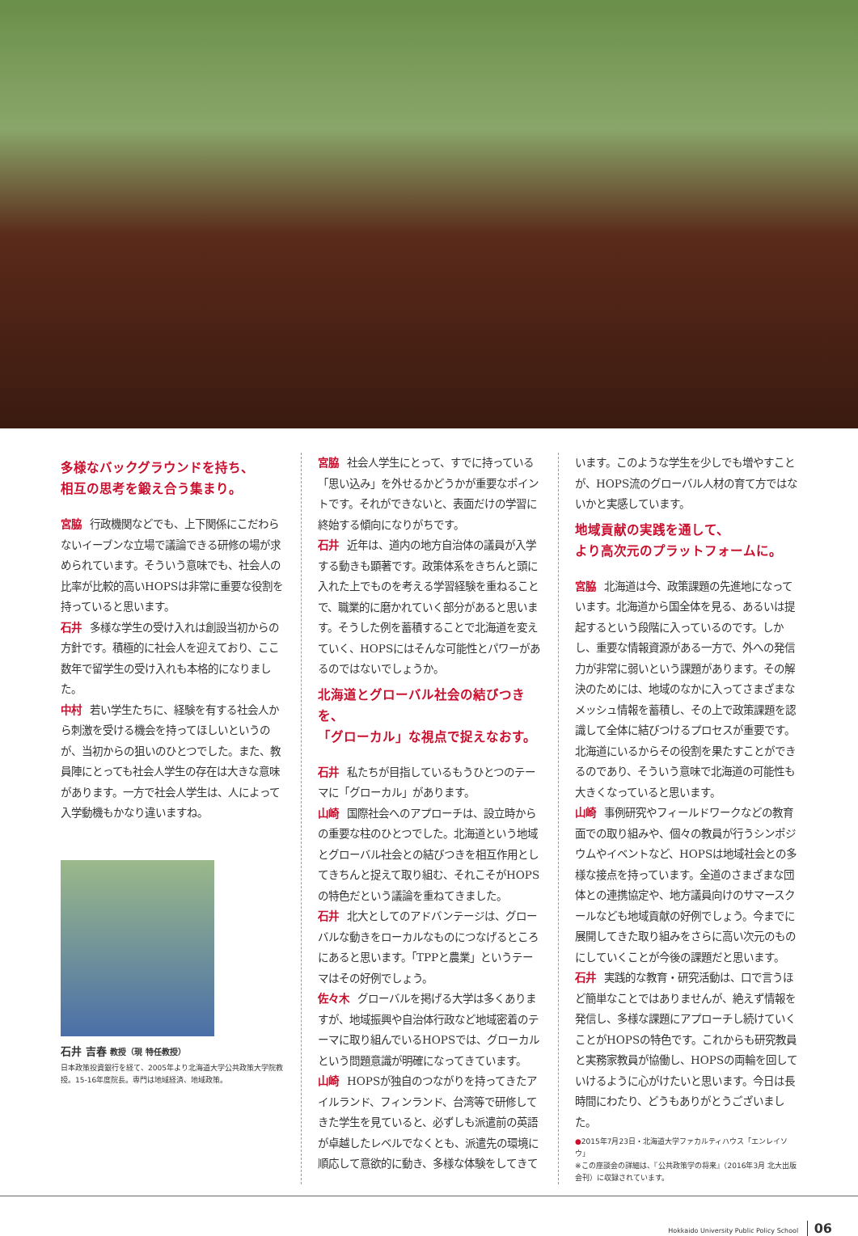多様なバックグラウンドを持ち、
相互の思考を鍛え合う集まり。
宮脇 行政機関などでも、上下関係にこだわらないイーブンな立場で議論できる研修の場が求められています。そういう意味でも、社会人の比率が比較的高いHOPSは非常に重要な役割を持っていると思います。
石井 多様な学生の受け入れは創設当初からの方針です。積極的に社会人を迎えており、ここ数年で留学生の受け入れも本格的になりました。
中村 若い学生たちに、経験を有する社会人から刺激を受ける機会を持ってほしいというのが、当初からの狙いのひとつでした。また、教員陣にとっても社会人学生の存在は大きな意味があります。一方で社会人学生は、人によって入学動機もかなり違いますね。
石井 吉春 教授（現 特任教授）
日本政策投資銀行を経て、2005年より北海道大学公共政策大学院教授。15-16年度院長。専門は地域経済、地域政策。
宮脇 社会人学生にとって、すでに持っている「思い込み」を外せるかどうかが重要なポイントです。それができないと、表面だけの学習に終始する傾向になりがちです。
石井 近年は、道内の地方自治体の議員が入学する動きも顕著です。政策体系をきちんと頭に入れた上でものを考える学習経験を重ねることで、職業的に磨かれていく部分があると思います。そうした例を蓄積することで北海道を変えていく、HOPSにはそんな可能性とパワーがあるのではないでしょうか。
北海道とグローバル社会の結びつきを、
「グローカル」な視点で捉えなおす。
石井 私たちが目指しているもうひとつのテーマに「グローカル」があります。
山崎 国際社会へのアプローチは、設立時からの重要な柱のひとつでした。北海道という地域とグローバル社会との結びつきを相互作用としてきちんと捉えて取り組む、それこそがHOPSの特色だという議論を重ねてきました。
石井 北大としてのアドバンテージは、グローバルな動きをローカルなものにつなげるところにあると思います。「TPPと農業」というテーマはその好例でしょう。
佐々木 グローバルを掲げる大学は多くありますが、地域振興や自治体行政など地域密着のテーマに取り組んでいるHOPSでは、グローカルという問題意識が明確になってきています。
山崎 HOPSが独自のつながりを持ってきたアイルランド、フィンランド、台湾等で研修してきた学生を見ていると、必ずしも派遣前の英語が卓越したレベルでなくとも、派遣先の環境に順応して意欲的に動き、多様な体験をしてきて
います。このような学生を少しでも増やすことが、HOPS流のグローバル人材の育て方ではないかと実感しています。
地域貢献の実践を通して、
より高次元のプラットフォームに。
宮脇 北海道は今、政策課題の先進地になっています。北海道から国全体を見る、あるいは提起するという段階に入っているのです。しかし、重要な情報資源がある一方で、外への発信力が非常に弱いという課題があります。その解決のためには、地域のなかに入ってさまざまなメッシュ情報を蓄積し、その上で政策課題を認識して全体に結びつけるプロセスが重要です。北海道にいるからその役割を果たすことができるのであり、そういう意味で北海道の可能性も大きくなっていると思います。
山崎 事例研究やフィールドワークなどの教育面での取り組みや、個々の教員が行うシンポジウムやイベントなど、HOPSは地域社会との多様な接点を持っています。全道のさまざまな団体との連携協定や、地方議員向けのサマースクールなども地域貢献の好例でしょう。今までに展開してきた取り組みをさらに高い次元のものにしていくことが今後の課題だと思います。
石井 実践的な教育・研究活動は、口で言うほど簡単なことではありませんが、絶えず情報を発信し、多様な課題にアプローチし続けていくことがHOPSの特色です。これからも研究教員と実務家教員が協働し、HOPSの両輪を回していけるように心がけたいと思います。今日は長時間にわたり、どうもありがとうございました。
●2015年7月23日・北海道大学ファカルティハウス「エンレイソウ」
※この座談会の詳細は、『公共政策学の将来』（2016年3月 北大出版会刊）に収録されています。
Hokkaido University Public Policy School 06